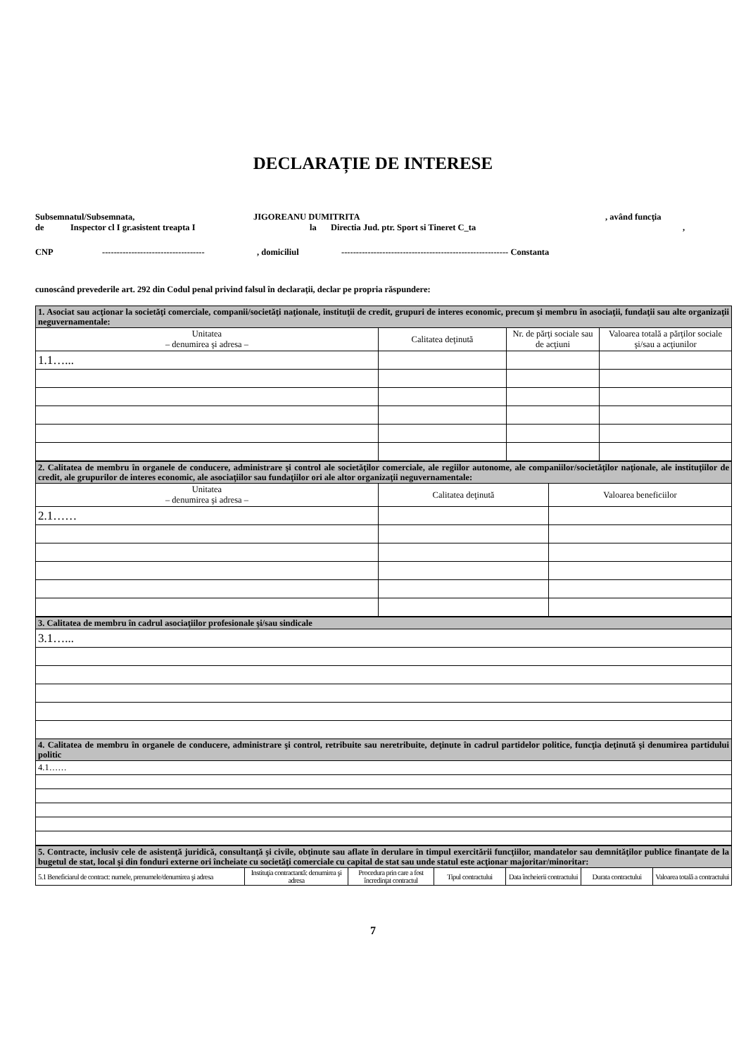DECLARAȚIE DE INTERESE
Subsemnatul/Subsemnata, JIGOREANU DUMITRITA, având funcţia
de Inspector cl I gr.asistent treapta I la Directia Jud. ptr. Sport si Tineret C_ta,
CNP -----------------------------------, domiciliul --------------------------------------------------------- Constanta
cunoscând prevederile art. 292 din Codul penal privind falsul în declaraţii, declar pe propria răspundere:
| 1. Asociat sau acţionar la societăţi comerciale, companii/societăţi naţionale, instituţii de credit, grupuri de interes economic, precum şi membru în asociaţii, fundaţii sau alte organizaţii neguvernamentale: | | | |
| Unitatea – denumirea şi adresa – | Calitatea deţinută | Nr. de părţi sociale sau de acţiuni | Valoarea totală a părţilor sociale şi/sau a acţiunilor |
| 1.1…... | | | |
| 2. Calitatea de membru în organele de conducere, administrare şi control ale societăţilor comerciale, ale regiilor autonome, ale companiilor/societăţilor naţionale, ale instituţiilor de credit, ale grupurilor de interes economic, ale asociaţiilor sau fundaţiilor ori ale altor organizaţii neguvernamentale: | | |
| Unitatea – denumirea şi adresa – | Calitatea deţinută | Valoarea beneficiilor |
| 2.1…… | | |
| 3. Calitatea de membru în cadrul asociaţiilor profesionale şi/sau sindicale |
| 3.1…... |
| 4. Calitatea de membru în organele de conducere, administrare şi control, retribuite sau neretribuite, deţinute în cadrul partidelor politice, funcţia deţinută şi denumirea partidului politic |
| 4.1…… |
| 5. Contracte, inclusiv cele de asistenţă juridică, consultanţă şi civile, obţinute sau aflate în derulare în timpul exercitării funcţiilor, mandatelor sau demnităţilor publice finanţate de la bugetul de stat, local şi din fonduri externe ori încheiate cu societăţi comerciale cu capital de stat sau unde statul este acţionar majoritar/minoritar: | | | | | | |
| 5.1 Beneficiarul de contract: numele, prenumele/denumirea şi adresa | Instituţia contractantă: denumirea şi adresa | Procedura prin care a fost încredinţat contractul | Tipul contractului | Data încheierii contractului | Durata contractului | Valoarea totală a contractului |
7